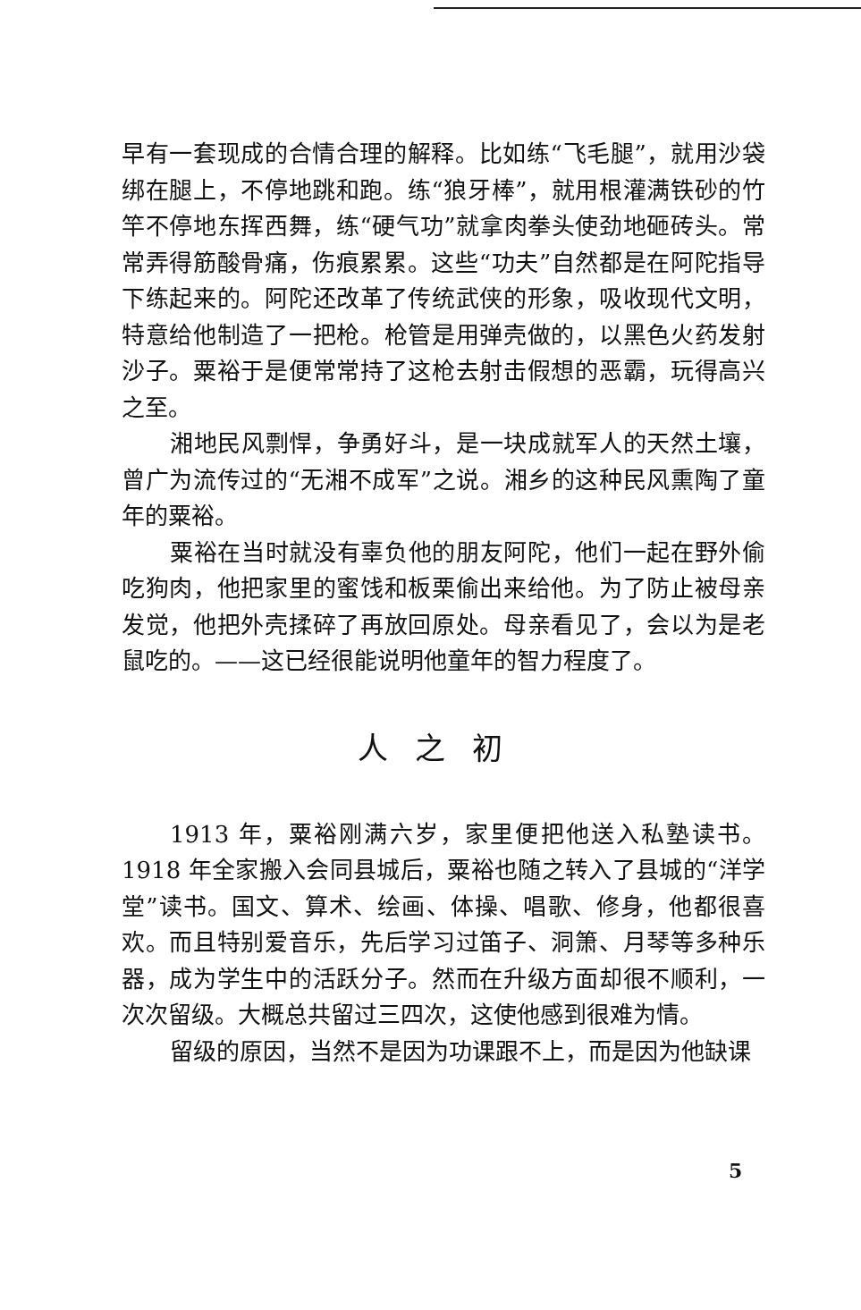早有一套现成的合情合理的解释。比如练“飞毛腿”，就用沙袋绑在腿上，不停地跳和跑。练“狼牙棒”，就用根灌满铁砂的竹竿不停地东挥西舞，练“硬气功”就拿肉拳头使劲地砸砖头。常常弄得筋酸骨痛，伤痕累累。这些“功夫”自然都是在阿陀指导下练起来的。阿陀还改革了传统武侠的形象，吸收现代文明，特意给他制造了一把枪。枪管是用弹壳做的，以黑色火药发射沙子。粟裕于是便常常持了这枪去射击假想的恶霸，玩得高兴之至。
湘地民风剽悍，争勇好斗，是一块成就军人的天然土壤，曾广为流传过的“无湘不成军”之说。湘乡的这种民风熏陶了童年的粟裕。
粟裕在当时就没有辜负他的朋友阿陀，他们一起在野外偷吃狗肉，他把家里的蜜饯和板栗偷出来给他。为了防止被母亲发觉，他把外壳揉碎了再放回原处。母亲看见了，会以为是老鼠吃的。——这已经很能说明他童年的智力程度了。
人之初
1913 年，粟裕刚满六岁，家里便把他送入私塾读书。1918 年全家搬入会同县城后，粟裕也随之转入了县城的“洋学堂”读书。国文、算术、绘画、体操、唱歌、修身，他都很喜欢。而且特别爱音乐，先后学习过笛子、洞箫、月琴等多种乐器，成为学生中的活跃分子。然而在升级方面却很不顺利，一次次留级。大概总共留过三四次，这使他感到很难为情。
留级的原因，当然不是因为功课跟不上，而是因为他缺课
5